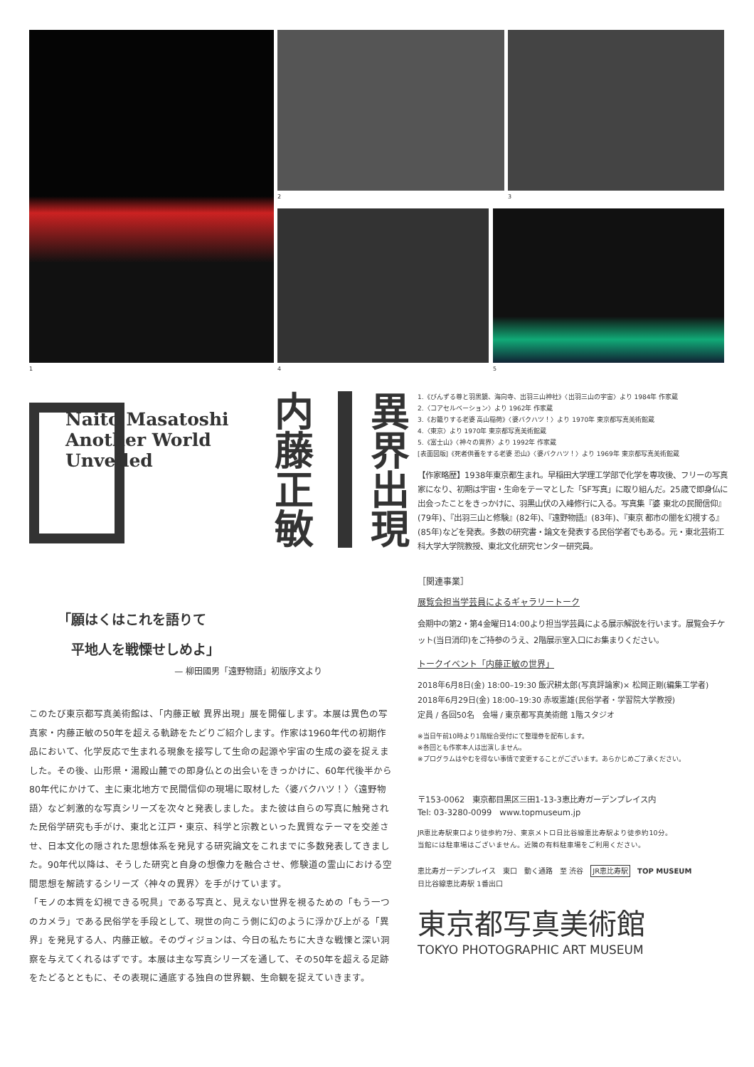1
2 3
4 5
Naito Masatoshi
Another World
Unveiled
内藤正敏
異界出現
1.《びんずる尊と羽黒鏡、海向寺、出羽三山神社》〈出羽三山の宇宙〉より 1984年 作家蔵
2.〈コアセルベーション〉より 1962年 作家蔵
3.《お籠りする老婆 高山稲荷》〈婆バクハツ！〉より 1970年 東京都写真美術館蔵
4.〈東京〉より 1970年 東京都写真美術館蔵
5.《富士山》〈神々の異界〉より 1992年 作家蔵
[表面図版]《死者供養をする老婆 恐山》〈婆バクハツ！〉より 1969年 東京都写真美術館蔵
【作家略歴】1938年東京都生まれ。早稲田大学理工学部で化学を専攻後、フリーの写真家になり、初期は宇宙・生命をテーマとした「SF写真」に取り組んだ。25歳で即身仏に出会ったことをきっかけに、羽黒山伏の入峰修行に入る。写真集『婆 東北の民間信仰』(79年)、『出羽三山と修験』(82年)、『遠野物語』(83年)、『東京 都市の闇を幻視する』(85年)などを発表。多数の研究書・論文を発表する民俗学者でもある。元・東北芸術工科大学大学院教授、東北文化研究センター研究員。
［関連事業］
展覧会担当学芸員によるギャラリートーク
会期中の第2・第4金曜日14:00より担当学芸員による展示解説を行います。展覧会チケット(当日消印)をご持参のうえ、2階展示室入口にお集まりください。
トークイベント「内藤正敏の世界」
2018年6月8日(金) 18:00–19:30 飯沢耕太郎(写真評論家)× 松岡正剛(編集工学者)
2018年6月29日(金) 18:00–19:30 赤坂憲雄(民俗学者・学習院大学教授)
定員 / 各回50名　会場 / 東京都写真美術館 1階スタジオ
※当日午前10時より1階総合受付にて整理券を配布します。
※各回とも作家本人は出演しません。
※プログラムはやむを得ない事情で変更することがございます。あらかじめご了承ください。
〒153-0062　東京都目黒区三田1-13-3恵比寿ガーデンプレイス内
Tel: 03-3280-0099　www.topmuseum.jp
JR恵比寿駅東口より徒歩約7分、東京メトロ日比谷線恵比寿駅より徒歩約10分。
当館には駐車場はございません。近隣の有料駐車場をご利用ください。
恵比寿ガーデンプレイス　東口　動く通路　至 渋谷　JR恵比寿駅　TOP MUSEUM
日比谷線恵比寿駅 1番出口
東京都写真美術館
TOKYO PHOTOGRAPHIC ART MUSEUM
「願はくはこれを語りて
　平地人を戦慄せしめよ」
— 柳田國男「遠野物語」初版序文より
このたび東京都写真美術館は、「内藤正敏 異界出現」展を開催します。本展は異色の写真家・内藤正敏の50年を超える軌跡をたどりご紹介します。作家は1960年代の初期作品において、化学反応で生まれる現象を接写して生命の起源や宇宙の生成の姿を捉えました。その後、山形県・湯殿山麓での即身仏との出会いをきっかけに、60年代後半から80年代にかけて、主に東北地方で民間信仰の現場に取材した〈婆バクハツ！〉〈遠野物語〉など刺激的な写真シリーズを次々と発表しました。また彼は自らの写真に触発された民俗学研究も手がけ、東北と江戸・東京、科学と宗教といった異質なテーマを交差させ、日本文化の隠された思想体系を発見する研究論文をこれまでに多数発表してきました。90年代以降は、そうした研究と自身の想像力を融合させ、修験道の霊山における空間思想を解読するシリーズ〈神々の異界〉を手がけています。
「モノの本質を幻視できる呪具」である写真と、見えない世界を視るための「もう一つのカメラ」である民俗学を手段として、現世の向こう側に幻のように浮かび上がる「異界」を発見する人、内藤正敏。そのヴィジョンは、今日の私たちに大きな戦慄と深い洞察を与えてくれるはずです。本展は主な写真シリーズを通して、その50年を超える足跡をたどるとともに、その表現に通底する独自の世界観、生命観を捉えていきます。